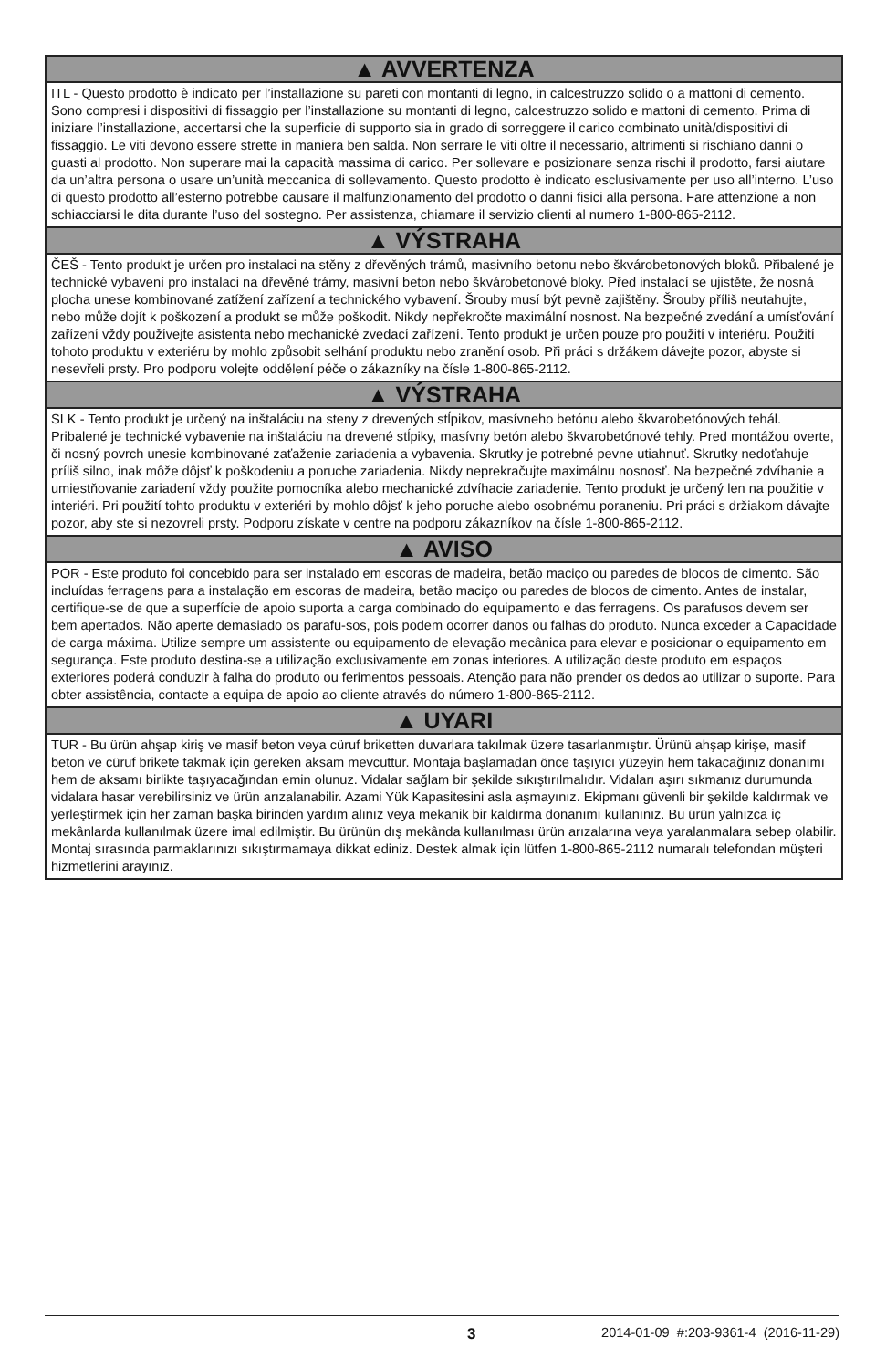▲ AVVERTENZA
ITL - Questo prodotto è indicato per l’installazione su pareti con montanti di legno, in calcestruzzo solido o a mattoni di cemento. Sono compresi i dispositivi di fissaggio per l’installazione su montanti di legno, calcestruzzo solido e mattoni di cemento. Prima di iniziare l’installazione, accertarsi che la superficie di supporto sia in grado di sorreggere il carico combinato unità/dispositivi di fissaggio. Le viti devono essere strette in maniera ben salda. Non serrare le viti oltre il necessario, altrimenti si rischiano danni o guasti al prodotto. Non superare mai la capacità massima di carico. Per sollevare e posizionare senza rischi il prodotto, farsi aiutare da un’altra persona o usare un’unità meccanica di sollevamento. Questo prodotto è indicato esclusivamente per uso all’interno. L’uso di questo prodotto all’esterno potrebbe causare il malfunzionamento del prodotto o danni fisici alla persona. Fare attenzione a non schiacciarsi le dita durante l’uso del sostegno. Per assistenza, chiamare il servizio clienti al numero 1-800-865-2112.
▲ VÝSTRAHA
ČEŠ - Tento produkt je určen pro instalaci na stěny z dřevěných trámů, masivního betonu nebo škvárobetonových bloků. Přibalené je technické vybavení pro instalaci na dřevěné trámy, masivní beton nebo škvárobetonové bloky. Před instalací se ujistěte, že nosná plocha unese kombinované zatížení zařízení a technického vybavení. Šrouby musí být pevně zajištěny. Šrouby příliš neutahujte, nebo může dojít k poškození a produkt se může poškodit. Nikdy nepřekročte maximální nosnost. Na bezpečné zvedání a umísťování zařízení vždy používejte asistenta nebo mechanické zvedací zařízení. Tento produkt je určen pouze pro použití v interiéru. Použití tohoto produktu v exteriéru by mohlo způsobit selhání produktu nebo zranění osob. Při práci s držákem dávejte pozor, abyste si nesevřeli prsty. Pro podporu volejte oddělení péče o zákazníky na čísle 1-800-865-2112.
▲ VÝSTRAHA
SLK - Tento produkt je určený na inštaláciu na steny z drevených stĺpikov, masívneho betónu alebo škvarobetónových tehál. Pribalené je technické vybavenie na inštaláciu na drevené stĺpiky, masívny betón alebo škvarobetónové tehly. Pred montážou overte, či nosný povrch unesie kombinované zaťaženie zariadenia a vybavenia. Skrutky je potrebné pevne utiahnuť. Skrutky nedoťahuje príliš silno, inak môže dôjsť k poškodeniu a poruche zariadenia. Nikdy neprekračujte maximálnu nosnosť. Na bezpečné zdvíhanie a umiestňovanie zariadení vždy použite pomocníka alebo mechanické zdvíhacie zariadenie. Tento produkt je určený len na použitie v interiéri. Pri použití tohto produktu v exteriéri by mohlo dôjsť k jeho poruche alebo osobnému poraneniu. Pri práci s držiakom dávajte pozor, aby ste si nezovreli prsty. Podporu získate v centre na podporu zákazníkov na čísle 1-800-865-2112.
▲ AVISO
POR - Este produto foi concebido para ser instalado em escoras de madeira, betão maciço ou paredes de blocos de cimento. São incluídas ferragens para a instalação em escoras de madeira, betão maciço ou paredes de blocos de cimento. Antes de instalar, certifique-se de que a superfície de apoio suporta a carga combinado do equipamento e das ferragens. Os parafusos devem ser bem apertados. Não aperte demasiado os parafu-sos, pois podem ocorrer danos ou falhas do produto. Nunca exceder a Capacidade de carga máxima. Utilize sempre um assistente ou equipamento de elevação mecânica para elevar e posicionar o equipamento em segurança. Este produto destina-se a utilização exclusivamente em zonas interiores. A utilização deste produto em espaços exteriores poderá conduzir à falha do produto ou ferimentos pessoais. Atenção para não prender os dedos ao utilizar o suporte. Para obter assistência, contacte a equipa de apoio ao cliente através do número 1-800-865-2112.
▲ UYARI
TUR - Bu ürün ahşap kiriş ve masif beton veya cüruf briketten duvarlara takılmak üzere tasarlanmıştır. Ürünü ahşap kirişe, masif beton ve cüruf brikete takmak için gereken aksam mevcuttur. Montaja başlamadan önce taşıyıcı yüzeyin hem takacağınız donanımı hem de aksamı birlikte taşıyacağından emin olunuz. Vidalar sağlam bir şekilde sıkıştırılmalıdır. Vidaları aşırı sıkmanız durumunda vidalara hasar verebilirsiniz ve ürün arızalanabilir. Azami Yük Kapasitesini asla aşmayınız. Ekipmanı güvenli bir şekilde kaldırmak ve yerleştirmek için her zaman başka birinden yardım alınız veya mekanik bir kaldırma donanımı kullanınız. Bu ürün yalnızca iç mekânlarda kullanılmak üzere imal edilmiştir. Bu ürünün dış mekânda kullanılması ürün arızalarına veya yaralanmalara sebep olabilir. Montaj sırasında parmaklarınızı sıkıştırmamaya dikkat ediniz. Destek almak için lütfen 1-800-865-2112 numaralı telefondan müşteri hizmetlerini arayınız.
3 2014-01-09 #:203-9361-4 (2016-11-29)